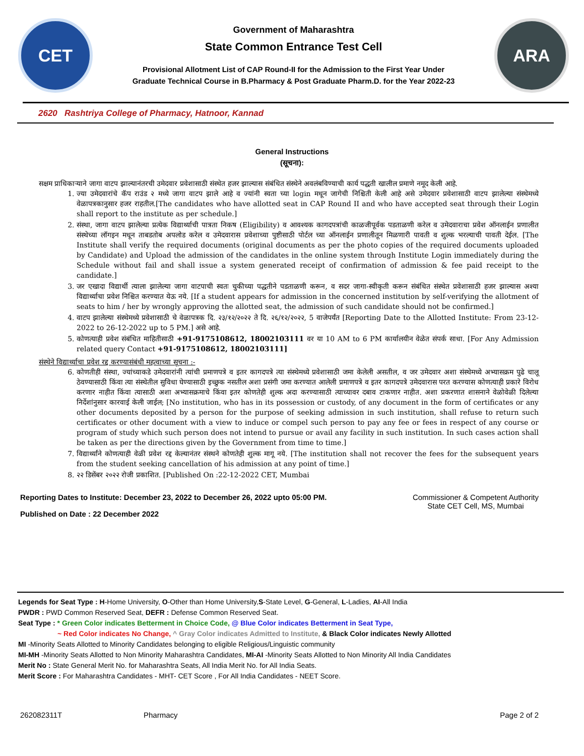CET
Government of Maharashtra
State Common Entrance Test Cell
Provisional Allotment List of CAP Round-II for the Admission to the First Year Under
Graduate Technical Course in B.Pharmacy & Post Graduate Pharm.D. for the Year 2022-23
ARA
2620 Rashtriya College of Pharmacy, Hatnoor, Kannad
General Instructions
(सूचना):
सक्षम प्राधिकाऱ्याने जागा वाटप झाल्यानंतरची उमेदवार प्रवेशासाठी संस्थेत हजर झाल्यास संबंधित संस्थेने अवलंबविण्याची कार्य पद्धती खालील प्रमाणे नमूद केली आहे.
1. ज्या उमेदवारांचे कॅप राउंड २ मध्ये जागा वाटप झाले आहे व ज्यांनी स्वता च्या login मधून जागेची निश्चिती केली आहे असे उमेदवार प्रवेशासाठी वाटप झालेल्या संस्थेमध्ये वेळापत्रकानुसार हजर राहतील.[The candidates who have allotted seat in CAP Round II and who have accepted seat through their Login shall report to the institute as per schedule.]
2. संस्था, जागा वाटप झालेल्या प्रत्येक विद्यार्थ्याची पात्रता निकष (Eligibility) व आवश्यक कागदपत्रांची काळजीपूर्वक पडताळणी करेल व उमेदवाराचा प्रवेश ऑनलाईन प्रणालीत संस्थेच्या लॉगइन मधून ताबडतोब अपलोड करेल व उमेदवारास प्रवेशाच्या पुष्टीसाठी पोर्टल च्या ऑनलाईन प्रणालीतून मिळणारी पावती व शुल्क भरल्याची पावती देईल. [The Institute shall verify the required documents (original documents as per the photo copies of the required documents uploaded by Candidate) and Upload the admission of the candidates in the online system through Institute Login immediately during the Schedule without fail and shall issue a system generated receipt of confirmation of admission & fee paid receipt to the candidate.]
3. जर एखादा विद्यार्थी त्याला झालेल्या जागा वाटपाची स्वतः चुकीच्या पद्धतीने पडताळणी करून, व सदर जागा-स्वीकृती करून संबंधित संस्थेत प्रवेशासाठी हजर झाल्यास अश्या विद्यार्थ्याचा प्रवेश निश्चित करण्यात येऊ नये. [If a student appears for admission in the concerned institution by self-verifying the allotment of seats to him / her by wrongly approving the allotted seat, the admission of such candidate should not be confirmed.]
4. वाटप झालेल्या संस्थेमध्ये प्रवेशासाठी चे वेळापत्रक दि. २३/१२/२०२२ ते दि. २६/१२/२०२२, 5 वाजेपर्यंत [Reporting Date to the Allotted Institute: From 23-12-2022 to 26-12-2022 up to 5 PM.] असे आहे.
5. कोणत्याही प्रवेश संबंधित माहितीसाठी +91-9175108612, 18002103111 वर या 10 AM to 6 PM कार्यालयीन वेळेत संपर्क साधा. [For Any Admission related query Contact +91-9175108612, 18002103111]
संस्थेने विद्यार्थ्याचा प्रवेश रद्द करण्यासंबंधी महत्वाच्या सूचना :-
6. कोणतीही संस्था, ज्यांच्याकडे उमेदवारांनी त्यांची प्रमाणपत्रे व इतर कागदपत्रे त्या संस्थेमध्ये प्रवेशासाठी जमा केलेली असतील, व जर उमेदवार अशा संस्थेमध्ये अभ्यासक्रम पुढे चालू ठेवण्यासाठी किंवा त्या संस्थेतील सुविधा घेण्यासाठी इच्छुक नसतील अशा प्रसंगी जमा करण्यात आलेली प्रमाणपत्रे व इतर कागदपत्रे उमेदवारास परत करण्यास कोणत्याही प्रकारे विरोध करणार नाहीत किंवा त्यासाठी अशा अभ्यासक्रमाचे किंवा इतर कोणतेही शुल्क अदा करण्यासाठी त्याच्यावर दबाव टाकणार नाहीत. अशा प्रकरणात शासनाने वेळोवेळी दिलेल्या निर्देशांनुसार कारवाई केली जाईल; [No institution, who has in its possession or custody, of any document in the form of certificates or any other documents deposited by a person for the purpose of seeking admission in such institution, shall refuse to return such certificates or other document with a view to induce or compel such person to pay any fee or fees in respect of any course or program of study which such person does not intend to pursue or avail any facility in such institution. In such cases action shall be taken as per the directions given by the Government from time to time.]
7. विद्यार्थ्यांने कोणत्याही वेळी प्रवेश रद्द केल्यानंतर संस्थने कोणतेही शुल्क मागू नये. [The institution shall not recover the fees for the subsequent years from the student seeking cancellation of his admission at any point of time.]
8. २२ डिसेंबर २०२२ रोजी प्रकाशित. [Published On :22-12-2022 CET, Mumbai
Reporting Dates to Institute: December 23, 2022 to December 26, 2022 upto 05:00 PM.
Published on Date : 22 December 2022
Commissioner & Competent Authority
State CET Cell, MS, Mumbai
Legends for Seat Type : H-Home University, O-Other than Home University,S-State Level, G-General, L-Ladies, AI-All India
PWDR : PWD Common Reserved Seat, DEFR : Defense Common Reserved Seat.
Seat Type : * Green Color indicates Betterment in Choice Code, @ Blue Color indicates Betterment in Seat Type,
~ Red Color indicates No Change, ^ Gray Color indicates Admitted to Institute, & Black Color indicates Newly Allotted
MI -Minority Seats Allotted to Minority Candidates belonging to eligible Religious/Linguistic community
MI-MH -Minority Seats Allotted to Non Minority Maharashtra Candidates, MI-AI -Minority Seats Allotted to Non Minority All India Candidates
Merit No : State General Merit No. for Maharashtra Seats, All India Merit No. for All India Seats.
Merit Score : For Maharashtra Candidates - MHT- CET Score , For All India Candidates - NEET Score.
262082311T Pharmacy Page 2 of 2